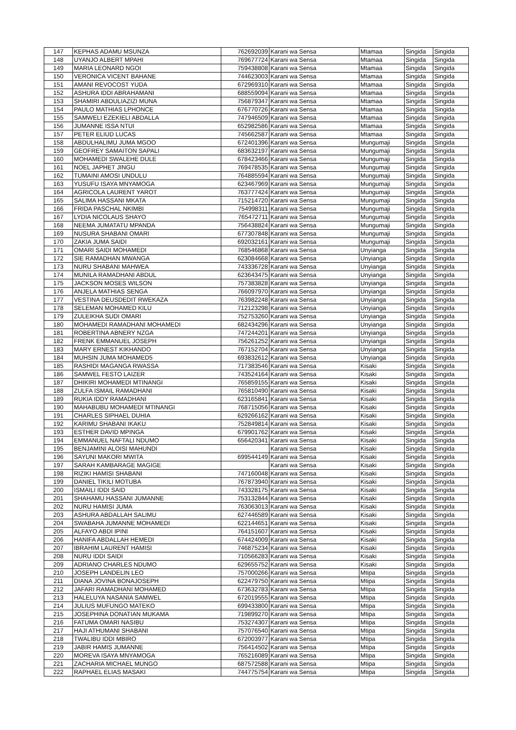| 147 | KEPHAS ADAMU MSUNZA | 762692039 | Karani wa Sensa | Mtamaa | Singida | Singida |
| 148 | UYANJO ALBERT MPAHI | 769677724 | Karani wa Sensa | Mtamaa | Singida | Singida |
| 149 | MARIA LEONARD NGOI | 759438808 | Karani wa Sensa | Mtamaa | Singida | Singida |
| 150 | VERONICA VICENT BAHANE | 744623003 | Karani wa Sensa | Mtamaa | Singida | Singida |
| 151 | AMANI REVOCOST YUDA | 672969310 | Karani wa Sensa | Mtamaa | Singida | Singida |
| 152 | ASHURA IDDI ABRAHAMANI | 688559094 | Karani wa Sensa | Mtamaa | Singida | Singida |
| 153 | SHAMIRI ABDULIAZIZI MUNA | 756879347 | Karani wa Sensa | Mtamaa | Singida | Singida |
| 154 | PAULO MATHIAS LPHONCE | 676770726 | Karani wa Sensa | Mtamaa | Singida | Singida |
| 155 | SAMWELI EZEKIELI ABDALLA | 747946509 | Karani wa Sensa | Mtamaa | Singida | Singida |
| 156 | JUMANNE ISSA NTUI | 652982586 | Karani wa Sensa | Mtamaa | Singida | Singida |
| 157 | PETER ELIUD LUCAS | 745662587 | Karani wa Sensa | Mtamaa | Singida | Singida |
| 158 | ABDULHALIMU JUMA MGOO | 672401396 | Karani wa Sensa | Mungumaji | Singida | Singida |
| 159 | GEOFREY SAMAITON SAPALI | 683632197 | Karani wa Sensa | Mungumaji | Singida | Singida |
| 160 | MOHAMEDI SWALEHE DULE | 678423466 | Karani wa Sensa | Mungumaji | Singida | Singida |
| 161 | NOEL JAPHET JINGU | 769478535 | Karani wa Sensa | Mungumaji | Singida | Singida |
| 162 | TUMAINI AMOSI UNDULU | 764885594 | Karani wa Sensa | Mungumaji | Singida | Singida |
| 163 | YUSUFU ISAYA MNYAMOGA | 623467969 | Karani wa Sensa | Mungumaji | Singida | Singida |
| 164 | AGRICOLA LAURENT YAROT | 763777424 | Karani wa Sensa | Mungumaji | Singida | Singida |
| 165 | SALIMA HASSANI MKATA | 715214720 | Karani wa Sensa | Mungumaji | Singida | Singida |
| 166 | FRIDA PASCHAL NKIMBI | 754998311 | Karani wa Sensa | Mungumaji | Singida | Singida |
| 167 | LYDIA NICOLAUS SHAYO | 765472711 | Karani wa Sensa | Mungumaji | Singida | Singida |
| 168 | NEEMA JUMATATU MPANDA | 756438824 | Karani wa Sensa | Mungumaji | Singida | Singida |
| 169 | NUSURA SHABANI OMARI | 677307848 | Karani wa Sensa | Mungumaji | Singida | Singida |
| 170 | ZAKIA JUMA SAIDI | 692032161 | Karani wa Sensa | Mungumaji | Singida | Singida |
| 171 | OMARI SAIDI MOHAMEDI | 768546868 | Karani wa Sensa | Unyianga | Singida | Singida |
| 172 | SIE RAMADHAN MWANGA | 623084668 | Karani wa Sensa | Unyianga | Singida | Singida |
| 173 | NURU SHABANI MAHWEA | 743336728 | Karani wa Sensa | Unyianga | Singida | Singida |
| 174 | MUNILA RAMADHANI ABDUL | 623643475 | Karani wa Sensa | Unyianga | Singida | Singida |
| 175 | JACKSON MOSES WILSON | 757383828 | Karani wa Sensa | Unyianga | Singida | Singida |
| 176 | ANJELA MATHIAS SENGA | 766097970 | Karani wa Sensa | Unyianga | Singida | Singida |
| 177 | VESTINA DEUSDEDIT RWEKAZA | 763982248 | Karani wa Sensa | Unyianga | Singida | Singida |
| 178 | SELEMAN MOHAMED KILU | 712123298 | Karani wa Sensa | Unyianga | Singida | Singida |
| 179 | ZULEIKHA SUDI OMARI | 752753260 | Karani wa Sensa | Unyianga | Singida | Singida |
| 180 | MOHAMEDI RAMADHANI MOHAMEDI | 682434296 | Karani wa Sensa | Unyianga | Singida | Singida |
| 181 | ROBERTINA ABNERY NZGA | 747244201 | Karani wa Sensa | Unyianga | Singida | Singida |
| 182 | FRENK EMMANUEL JOSEPH | 756261252 | Karani wa Sensa | Unyianga | Singida | Singida |
| 183 | MARY ERNEST KIKHANDO | 767152704 | Karani wa Sensa | Unyianga | Singida | Singida |
| 184 | MUHSIN JUMA MOHAMED5 | 693832612 | Karani wa Sensa | Unyianga | Singida | Singida |
| 185 | RASHIDI MAGANGA RWASSA | 717383546 | Karani wa Sensa | Kisaki | Singida | Singida |
| 186 | SAMWEL FESTO LAIZER | 743524164 | Karani wa Sensa | Kisaki | Singida | Singida |
| 187 | DHIKIRI MOHAMEDI MTINANGI | 765859155 | Karani wa Sensa | Kisaki | Singida | Singida |
| 188 | ZULFA ISMAIL RAMADHANI | 765810490 | Karani wa Sensa | Kisaki | Singida | Singida |
| 189 | RUKIA IDDY RAMADHANI | 623165841 | Karani wa Sensa | Kisaki | Singida | Singida |
| 190 | MAHABUBU MOHAMEDI MTINANGI | 768715056 | Karani wa Sensa | Kisaki | Singida | Singida |
| 191 | CHARLES SIPHAEL DUHIA | 629266162 | Karani wa Sensa | Kisaki | Singida | Singida |
| 192 | KARIMU SHABANI IKAKU | 752849814 | Karani wa Sensa | Kisaki | Singida | Singida |
| 193 | ESTHER DAVID MPINGA | 679901762 | Karani wa Sensa | Kisaki | Singida | Singida |
| 194 | EMMANUEL NAFTALI NDUMO | 656420341 | Karani wa Sensa | Kisaki | Singida | Singida |
| 195 | BENJAMINI ALOISI MAHUNDI | | Karani wa Sensa | Kisaki | Singida | Singida |
| 196 | SAYUNI MAKORI MWITA | 699544149 | Karani wa Sensa | Kisaki | Singida | Singida |
| 197 | SARAH KAMBARAGE MAGIGE | | Karani wa Sensa | Kisaki | Singida | Singida |
| 198 | RIZIKI HAMISI SHABANI | 747160048 | Karani wa Sensa | Kisaki | Singida | Singida |
| 199 | DANIEL TIKILI MOTUBA | 767873940 | Karani wa Sensa | Kisaki | Singida | Singida |
| 200 | ISMAILI IDDI SAID | 743328175 | Karani wa Sensa | Kisaki | Singida | Singida |
| 201 | SHAHAMU HASSANI JUMANNE | 753132844 | Karani wa Sensa | Kisaki | Singida | Singida |
| 202 | NURU HAMISI JUMA | 763063013 | Karani wa Sensa | Kisaki | Singida | Singida |
| 203 | ASHURA ABDALLAH SALIMU | 627446589 | Karani wa Sensa | Kisaki | Singida | Singida |
| 204 | SWABAHA JUMANNE MOHAMEDI | 622144651 | Karani wa Sensa | Kisaki | Singida | Singida |
| 205 | ALFAYO ABDI IPINI | 764151607 | Karani wa Sensa | Kisaki | Singida | Singida |
| 206 | HANIFA ABDALLAH HEMEDI | 674424009 | Karani wa Sensa | Kisaki | Singida | Singida |
| 207 | IBRAHIM LAURENT HAMISI | 746875234 | Karani wa Sensa | Kisaki | Singida | Singida |
| 208 | NURU IDDI SAIDI | 710566283 | Karani wa Sensa | Kisaki | Singida | Singida |
| 209 | ADRIANO CHARLES NDUMO | 629655752 | Karani wa Sensa | Kisaki | Singida | Singida |
| 210 | JOSEPH LANDELIN LEO | 757000266 | Karani wa Sensa | Mtipa | Singida | Singida |
| 211 | DIANA JOVINA BONAJOSEPH | 622479750 | Karani wa Sensa | Mtipa | Singida | Singida |
| 212 | JAFARI RAMADHANI MOHAMED | 673632783 | Karani wa Sensa | Mtipa | Singida | Singida |
| 213 | HALELUYA NASANIA SAMWEL | 672019555 | Karani wa Sensa | Mtipa | Singida | Singida |
| 214 | JULIUS MUFUNGO MATEKO | 699433800 | Karani wa Sensa | Mtipa | Singida | Singida |
| 215 | JOSEPHINA DONATIAN MUKAMA | 719899270 | Karani wa Sensa | Mtipa | Singida | Singida |
| 216 | FATUMA OMARI NASIBU | 753274307 | Karani wa Sensa | Mtipa | Singida | Singida |
| 217 | HAJI ATHUMANI SHABANI | 757076540 | Karani wa Sensa | Mtipa | Singida | Singida |
| 218 | TWALIBU IDDI MBIRO | 672003977 | Karani wa Sensa | Mtipa | Singida | Singida |
| 219 | JABIR HAMIS JUMANNE | 756414502 | Karani wa Sensa | Mtipa | Singida | Singida |
| 220 | MOREVA ISAYA MNYAMOGA | 765216089 | Karani wa Sensa | Mtipa | Singida | Singida |
| 221 | ZACHARIA MICHAEL MUNGO | 687572588 | Karani wa Sensa | Mtipa | Singida | Singida |
| 222 | RAPHAEL ELIAS MASAKI | 744775754 | Karani wa Sensa | Mtipa | Singida | Singida |